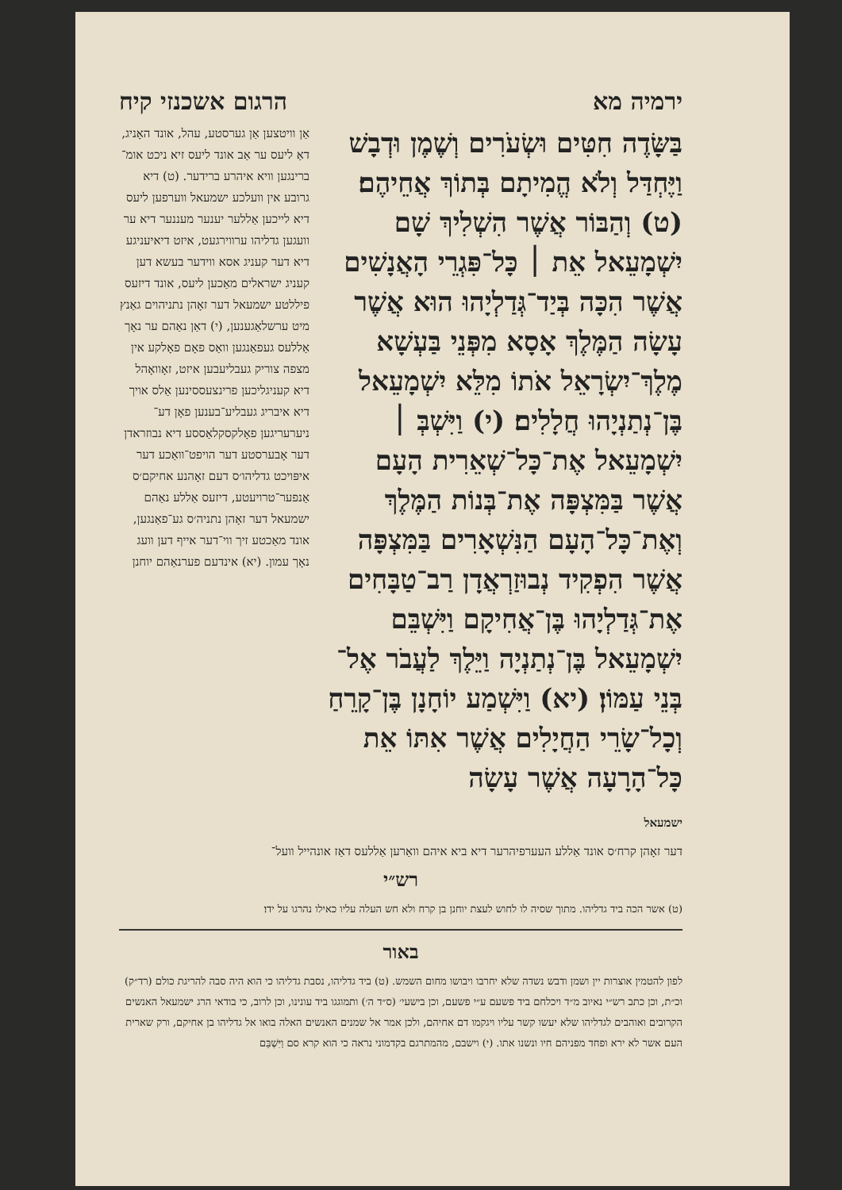ירמיה מא הרגום אשכנזי קיח
בַּשָּׂדֶה חִטִּים וּשְׂעֹרִים וְשֶׁמֶן וּדְבָשׁ וַיֶּחְדַּל וְלֹא הֱמִיתָם בְּתוֹךְ אֲחֵיהֶם׃ (ט) וְהַבּוֹר אֲשֶׁר הִשְׁלִיךְ שָׁם יִשְׁמָעֵאל אֵת ׀ כָּל־פִּגְרֵי הָאֲנָשִׁים אֲשֶׁר הִכָּה בְּיַד־גְּדַלְיָהוּ הוּא אֲשֶׁר עָשָׂה הַמֶּלֶךְ אָסָא מִפְּנֵי בַּעְשָׁא מֶלֶךְ־יִשְׂרָאֵל אֹתוֹ מִלֵּא יִשְׁמָעֵאל בֶּן־נְתַנְיָהוּ חֲלָלִים׃ (י) וַיִּשְׁבְּ ׀ יִשְׁמָעֵאל אֶת־כָּל־שְׁאֵרִית הָעָם אֲשֶׁר בַּמִּצְפָּה אֶת־בְּנוֹת הַמֶּלֶךְ וְאֶת־כָּל־הָעָם הַנִּשְׁאָרִים בַּמִּצְפָּה אֲשֶׁר הִפְקִיד נְבוּזַרְאֲדָן רַב־טַבָּחִים אֶת־גְּדַלְיָהוּ בֶּן־אֲחִיקָם וַיִּשְׁבֵּם יִשְׁמָעֵאל בֶּן־נְתַנְיָה וַיֵּלֶךְ לַעֲבֹר אֶל־בְּנֵי עַמּוֹן׃ (יא) וַיִּשְׁמַע יוֹחָנָן בֶּן־קָרֵחַ וְכָל־שָׂרֵי הַחֲיָלִים אֲשֶׁר אִתּוֹ אֵת כָּל־הָרָעָה אֲשֶׁר עָשָׂה
ישמעאל
אַן וויטצען אַן גערסטע, עהל, אונד האָניג, דאַ ליעס ער אַב אונד ליעס זיא ניכט אומ־ברינגען וויא איהרע ברידער. (ט) דיא גרובע אין וועלכע ישמעאל ווערפען ליעס דיא לייכען אַללער יענער מעננער דיא ער וועגען גדליהו ערווירגעט, איזט דיאיעניגע דיא דער קעניג אסא ווידער בעשא דען קעניג ישראלים מאַכען ליעס, אונד דיזעס פיללטע ישמעאל דער זאָהן נתניהוים גאַנץ מיט ערשלאַגענען, (י) דאַן נאַהם ער נאָך אַללעס געפאַנגען וואַס פאָם פאָלקע אין מצפה צוריק געבליעבען איזט, זאָוואָהל דיא קעניגליכען פרינצעססינען אַלס אויך דיא איבריג געבליע־בענען פאָן דע־ ניערעריגען פאָלקסקלאַססע דיא נבוזראדן דער אָבערסטע דער הויפט־וואַכע דער איפּויכט גדליהו׳ס דעם זאָהנע אחיקם׳ס אַנפער־טרויעטע, דיזעס אַללע נאַהם ישמעאל דער זאָהן נתניה׳ס גע־פאַנגען, אונד מאַכטע זיך ווי־דער אייף דען וועג נאָך עמון. (יא) אינדעם פערנאַהם יוחנן
דער זאָהן קרח׳ס אונד אַללע העערפיהרער דיא ביא איהם וואַרען אַללעס דאַז אונהייל וועל־
רש״י
(ט) אשר הכה ביד גדליהו. מתוך שסיה לו לחוש לעצת יוחנן בן קרח ולא חש העלה עליו כאילו נהרגו על ידו׃
באור
לפון להטמין אוצרות יין ושמן ודבש נשדה שלא יחרבו ויבושו מחום השמש. (ט) ביד גדליהו, נסבת גדליהו כי הוא היה סבה להריגת כולם (רד״ק) וכ״ת, וכן כתב רש״י נאיוב מ״ד ויכלחם ביד פשעם ע״י פשעם, וכן בישעי׳ (ס״ד ה׳) ותמוגגו ביד עונינו, וכן לרוב, כי בודאי הרג ישמעאל האנשים הקרובים ואוהבים לגדליהו שלא יעשו קשר עליו ויגקמו דם אחיהם, ולכן אמר אל שמנים האנשים האלה בואו אל גדליהו בן אחיקם, ורק שארית העם אשר לא ירא ופחד מפניהם חיו ונשנו אתו. (י) וישבם, מהמתרגם בקדמוני נראה כי הוא קרא סם וַיִּשְׁבֵּם